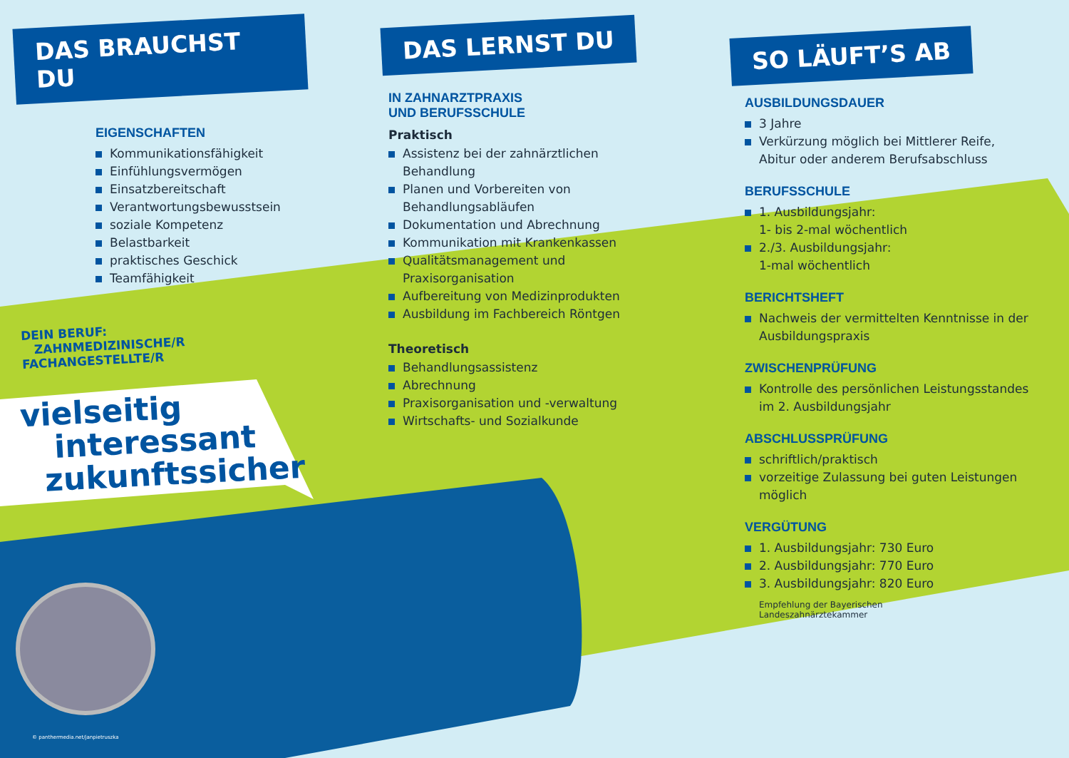DAS BRAUCHST DU
EIGENSCHAFTEN
Kommunikationsfähigkeit
Einfühlungsvermögen
Einsatzbereitschaft
Verantwortungsbewusstsein
soziale Kompetenz
Belastbarkeit
praktisches Geschick
Teamfähigkeit
DEIN BERUF:
ZAHNMEDIZINISCHE/R
FACHANGESTELLTE/R
vielseitig
interessant
zukunftssicher
© panthermedia.net/janpietruszka
DAS LERNST DU
IN ZAHNARZTPRAXIS
UND BERUFSSCHULE
Praktisch
Assistenz bei der zahnärztlichen Behandlung
Planen und Vorbereiten von Behandlungsabläufen
Dokumentation und Abrechnung
Kommunikation mit Krankenkassen
Qualitätsmanagement und Praxisorganisation
Aufbereitung von Medizinprodukten
Ausbildung im Fachbereich Röntgen
Theoretisch
Behandlungsassistenz
Abrechnung
Praxisorganisation und -verwaltung
Wirtschafts- und Sozialkunde
SO LÄUFT’S AB
AUSBILDUNGSDAUER
3 Jahre
Verkürzung möglich bei Mittlerer Reife, Abitur oder anderem Berufsabschluss
BERUFSSCHULE
1. Ausbildungsjahr:
1- bis 2-mal wöchentlich
2./3. Ausbildungsjahr:
1-mal wöchentlich
BERICHTSHEFT
Nachweis der vermittelten Kenntnisse in der Ausbildungspraxis
ZWISCHENPRÜFUNG
Kontrolle des persönlichen Leistungsstandes im 2. Ausbildungsjahr
ABSCHLUSSPRÜFUNG
schriftlich/praktisch
vorzeitige Zulassung bei guten Leistungen möglich
VERGÜTUNG
1. Ausbildungsjahr: 730 Euro
2. Ausbildungsjahr: 770 Euro
3. Ausbildungsjahr: 820 Euro
Empfehlung der Bayerischen
Landeszahnärztekammer